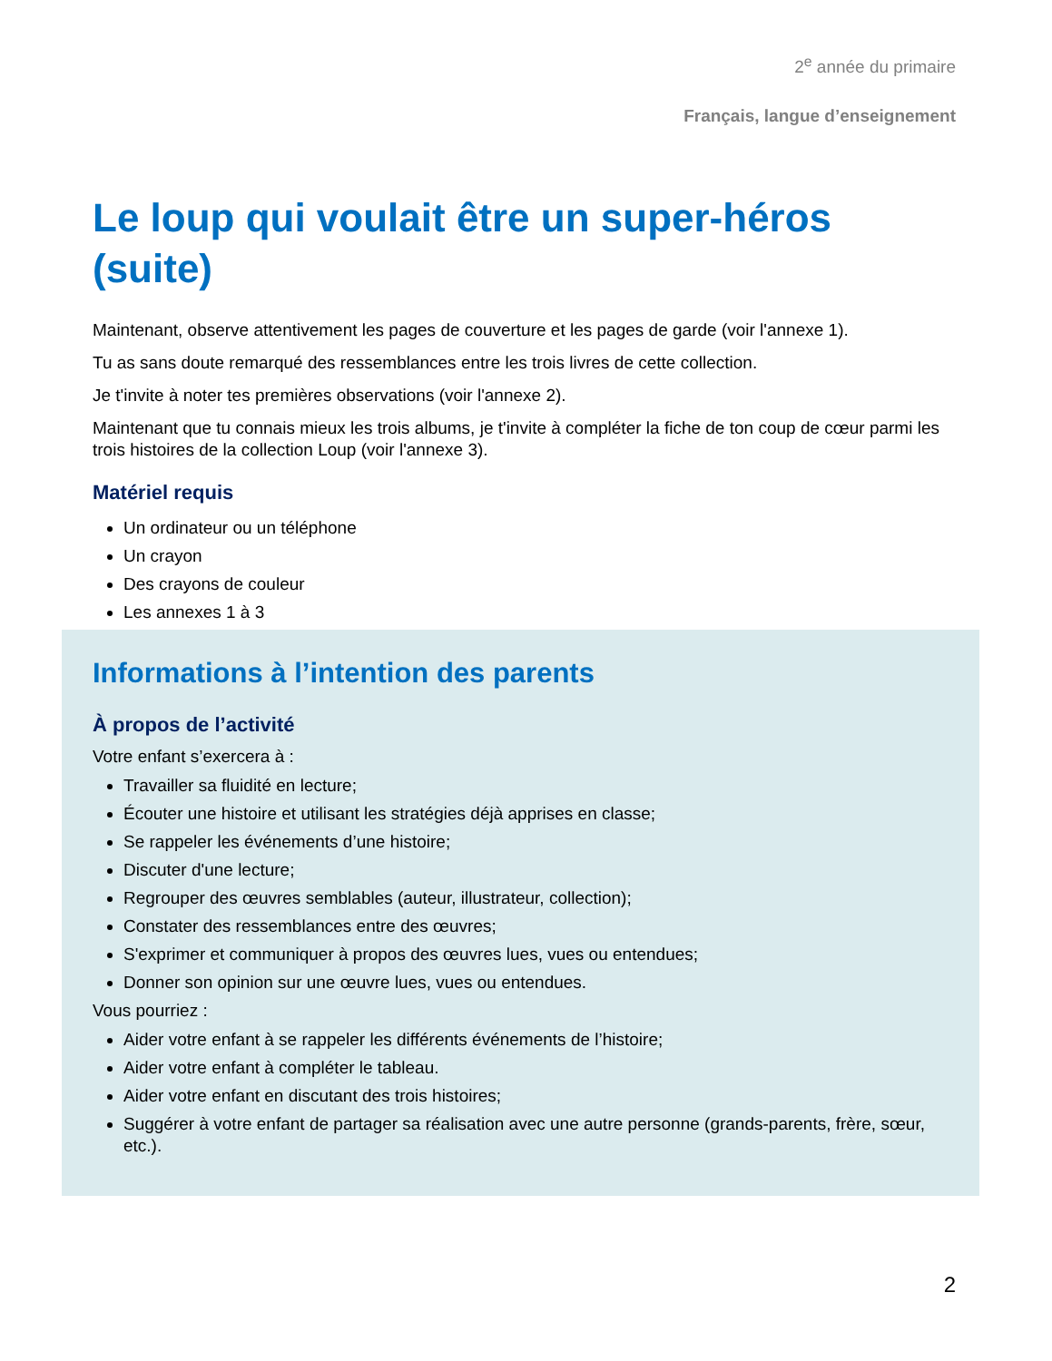2<sup>e</sup> année du primaire
Français, langue d’enseignement
Le loup qui voulait être un super-héros (suite)
Maintenant, observe attentivement les pages de couverture et les pages de garde (voir l'annexe 1).
Tu as sans doute remarqué des ressemblances entre les trois livres de cette collection.
Je t'invite à noter tes premières observations (voir l'annexe 2).
Maintenant que tu connais mieux les trois albums, je t'invite à compléter la fiche de ton coup de cœur parmi les trois histoires de la collection Loup (voir l'annexe 3).
Matériel requis
Un ordinateur ou un téléphone
Un crayon
Des crayons de couleur
Les annexes 1 à 3
Informations à l’intention des parents
À propos de l’activité
Votre enfant s’exercera à :
Travailler sa fluidité en lecture;
Écouter une histoire et utilisant les stratégies déjà apprises en classe;
Se rappeler les événements d’une histoire;
Discuter d'une lecture;
Regrouper des œuvres semblables (auteur, illustrateur, collection);
Constater des ressemblances entre des œuvres;
S'exprimer et communiquer à propos des œuvres lues, vues ou entendues;
Donner son opinion sur une œuvre lues, vues ou entendues.
Vous pourriez :
Aider votre enfant à se rappeler les différents événements de l’histoire;
Aider votre enfant à compléter le tableau.
Aider votre enfant en discutant des trois histoires;
Suggérer à votre enfant de partager sa réalisation avec une autre personne (grands-parents, frère, sœur, etc.).
2